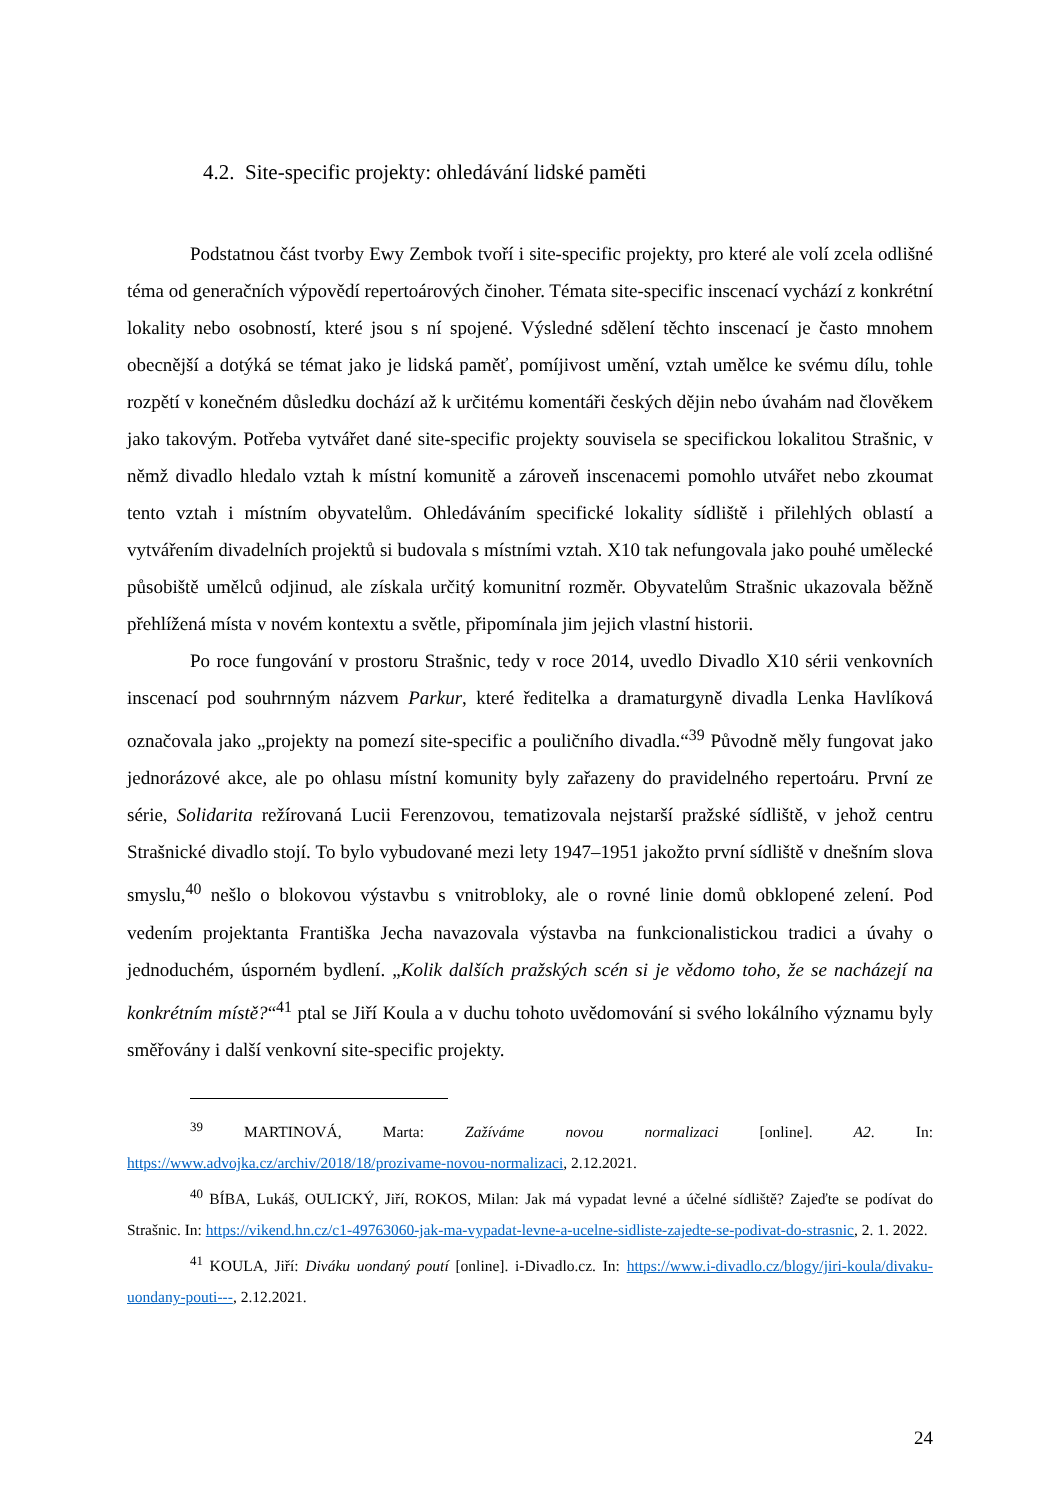4.2. Site-specific projekty: ohledávání lidské paměti
Podstatnou část tvorby Ewy Zembok tvoří i site-specific projekty, pro které ale volí zcela odlišné téma od generačních výpovědí repertoárových činoher. Témata site-specific inscenací vychází z konkrétní lokality nebo osobností, které jsou s ní spojené. Výsledné sdělení těchto inscenací je často mnohem obecnější a dotýká se témat jako je lidská paměť, pomíjivost umění, vztah umělce ke svému dílu, tohle rozpětí v konečném důsledku dochází až k určitému komentáři českých dějin nebo úvahám nad člověkem jako takovým. Potřeba vytvářet dané site-specific projekty souvisela se specifickou lokalitou Strašnic, v němž divadlo hledalo vztah k místní komunitě a zároveň inscenacemi pomohlo utvářet nebo zkoumat tento vztah i místním obyvatelům. Ohledáváním specifické lokality sídliště i přilehlých oblastí a vytvářením divadelních projektů si budovala s místními vztah. X10 tak nefungovala jako pouhé umělecké působiště umělců odjinud, ale získala určitý komunitní rozměr. Obyvatelům Strašnic ukazovala běžně přehlížená místa v novém kontextu a světle, připomínala jim jejich vlastní historii.
Po roce fungování v prostoru Strašnic, tedy v roce 2014, uvedlo Divadlo X10 sérii venkovních inscenací pod souhrnným názvem Parkur, které ředitelka a dramaturgyně divadla Lenka Havlíková označovala jako „projekty na pomezí site-specific a pouličního divadla.“<sup>39</sup> Původně měly fungovat jako jednorázové akce, ale po ohlasu místní komunity byly zařazeny do pravidelného repertoáru. První ze série, Solidarita režírovaná Lucii Ferenzovou, tematizovala nejstarší pražské sídliště, v jehož centru Strašnické divadlo stojí. To bylo vybudované mezi lety 1947–1951 jakožto první sídliště v dnešním slova smyslu,<sup>40</sup> nešlo o blokovou výstavbu s vnitrobloky, ale o rovné linie domů obklopené zelení. Pod vedením projektanta Františka Jecha navazovala výstavba na funkcionalistickou tradici a úvahy o jednoduchém, úsporném bydlení. „Kolik dalších pražských scén si je vědomo toho, že se nacházejí na konkrétním místě?“<sup>41</sup> ptal se Jiří Koula a v duchu tohoto uvědomování si svého lokálního významu byly směřovány i další venkovní site-specific projekty.
<sup>39</sup> MARTINOVÁ, Marta: Zažíváme novou normalizaci [online]. A2. In: https://www.advojka.cz/archiv/2018/18/prozivame-novou-normalizaci, 2.12.2021.
<sup>40</sup> BÍBA, Lukáš, OULICKÝ, Jiří, ROKOS, Milan: Jak má vypadat levné a účelné sídliště? Zajeďte se podívat do Strašnic. In: https://vikend.hn.cz/c1-49763060-jak-ma-vypadat-levne-a-ucelne-sidliste-zajedte-se-podivat-do-strasnic, 2. 1. 2022.
<sup>41</sup> KOULA, Jiří: Diváku uondaný poutí [online]. i-Divadlo.cz. In: https://www.i-divadlo.cz/blogy/jiri-koula/divaku-uondany-pouti---, 2.12.2021.
24